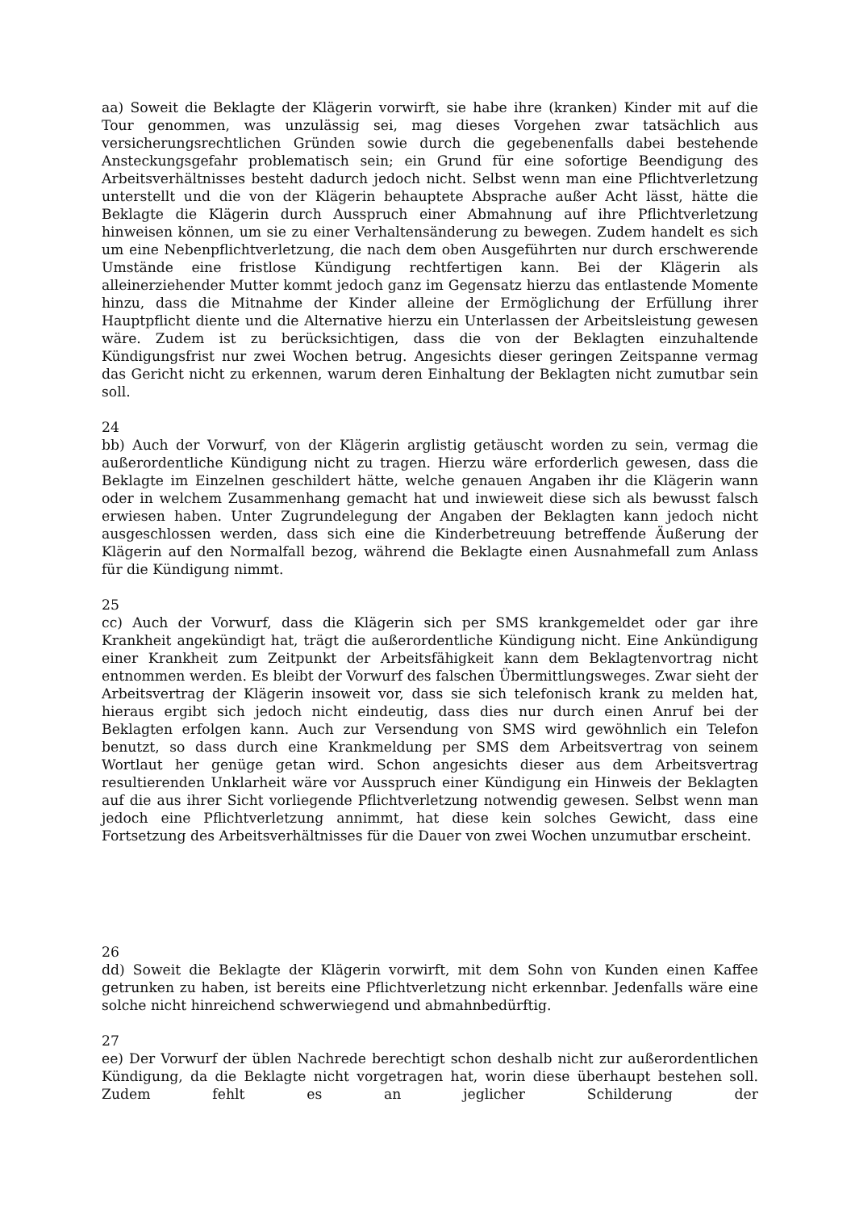aa) Soweit die Beklagte der Klägerin vorwirft, sie habe ihre (kranken) Kinder mit auf die Tour genommen, was unzulässig sei, mag dieses Vorgehen zwar tatsächlich aus versicherungsrechtlichen Gründen sowie durch die gegebenenfalls dabei bestehende Ansteckungsgefahr problematisch sein; ein Grund für eine sofortige Beendigung des Arbeitsverhältnisses besteht dadurch jedoch nicht. Selbst wenn man eine Pflichtverletzung unterstellt und die von der Klägerin behauptete Absprache außer Acht lässt, hätte die Beklagte die Klägerin durch Ausspruch einer Abmahnung auf ihre Pflichtverletzung hinweisen können, um sie zu einer Verhaltensänderung zu bewegen. Zudem handelt es sich um eine Nebenpflichtverletzung, die nach dem oben Ausgeführten nur durch erschwerende Umstände eine fristlose Kündigung rechtfertigen kann. Bei der Klägerin als alleinerziehender Mutter kommt jedoch ganz im Gegensatz hierzu das entlastende Momente hinzu, dass die Mitnahme der Kinder alleine der Ermöglichung der Erfüllung ihrer Hauptpflicht diente und die Alternative hierzu ein Unterlassen der Arbeitsleistung gewesen wäre. Zudem ist zu berücksichtigen, dass die von der Beklagten einzuhaltende Kündigungsfrist nur zwei Wochen betrug. Angesichts dieser geringen Zeitspanne vermag das Gericht nicht zu erkennen, warum deren Einhaltung der Beklagten nicht zumutbar sein soll.
24
bb) Auch der Vorwurf, von der Klägerin arglistig getäuscht worden zu sein, vermag die außerordentliche Kündigung nicht zu tragen. Hierzu wäre erforderlich gewesen, dass die Beklagte im Einzelnen geschildert hätte, welche genauen Angaben ihr die Klägerin wann oder in welchem Zusammenhang gemacht hat und inwieweit diese sich als bewusst falsch erwiesen haben. Unter Zugrundelegung der Angaben der Beklagten kann jedoch nicht ausgeschlossen werden, dass sich eine die Kinderbetreuung betreffende Äußerung der Klägerin auf den Normalfall bezog, während die Beklagte einen Ausnahmefall zum Anlass für die Kündigung nimmt.
25
cc) Auch der Vorwurf, dass die Klägerin sich per SMS krankgemeldet oder gar ihre Krankheit angekündigt hat, trägt die außerordentliche Kündigung nicht. Eine Ankündigung einer Krankheit zum Zeitpunkt der Arbeitsfähigkeit kann dem Beklagtenvortrag nicht entnommen werden. Es bleibt der Vorwurf des falschen Übermittlungsweges. Zwar sieht der Arbeitsvertrag der Klägerin insoweit vor, dass sie sich telefonisch krank zu melden hat, hieraus ergibt sich jedoch nicht eindeutig, dass dies nur durch einen Anruf bei der Beklagten erfolgen kann. Auch zur Versendung von SMS wird gewöhnlich ein Telefon benutzt, so dass durch eine Krankmeldung per SMS dem Arbeitsvertrag von seinem Wortlaut her genüge getan wird. Schon angesichts dieser aus dem Arbeitsvertrag resultierenden Unklarheit wäre vor Ausspruch einer Kündigung ein Hinweis der Beklagten auf die aus ihrer Sicht vorliegende Pflichtverletzung notwendig gewesen. Selbst wenn man jedoch eine Pflichtverletzung annimmt, hat diese kein solches Gewicht, dass eine Fortsetzung des Arbeitsverhältnisses für die Dauer von zwei Wochen unzumutbar erscheint.
26
dd) Soweit die Beklagte der Klägerin vorwirft, mit dem Sohn von Kunden einen Kaffee getrunken zu haben, ist bereits eine Pflichtverletzung nicht erkennbar. Jedenfalls wäre eine solche nicht hinreichend schwerwiegend und abmahnbedürftig.
27
ee) Der Vorwurf der üblen Nachrede berechtigt schon deshalb nicht zur außerordentlichen Kündigung, da die Beklagte nicht vorgetragen hat, worin diese überhaupt bestehen soll. Zudem fehlt es an jeglicher Schilderung der